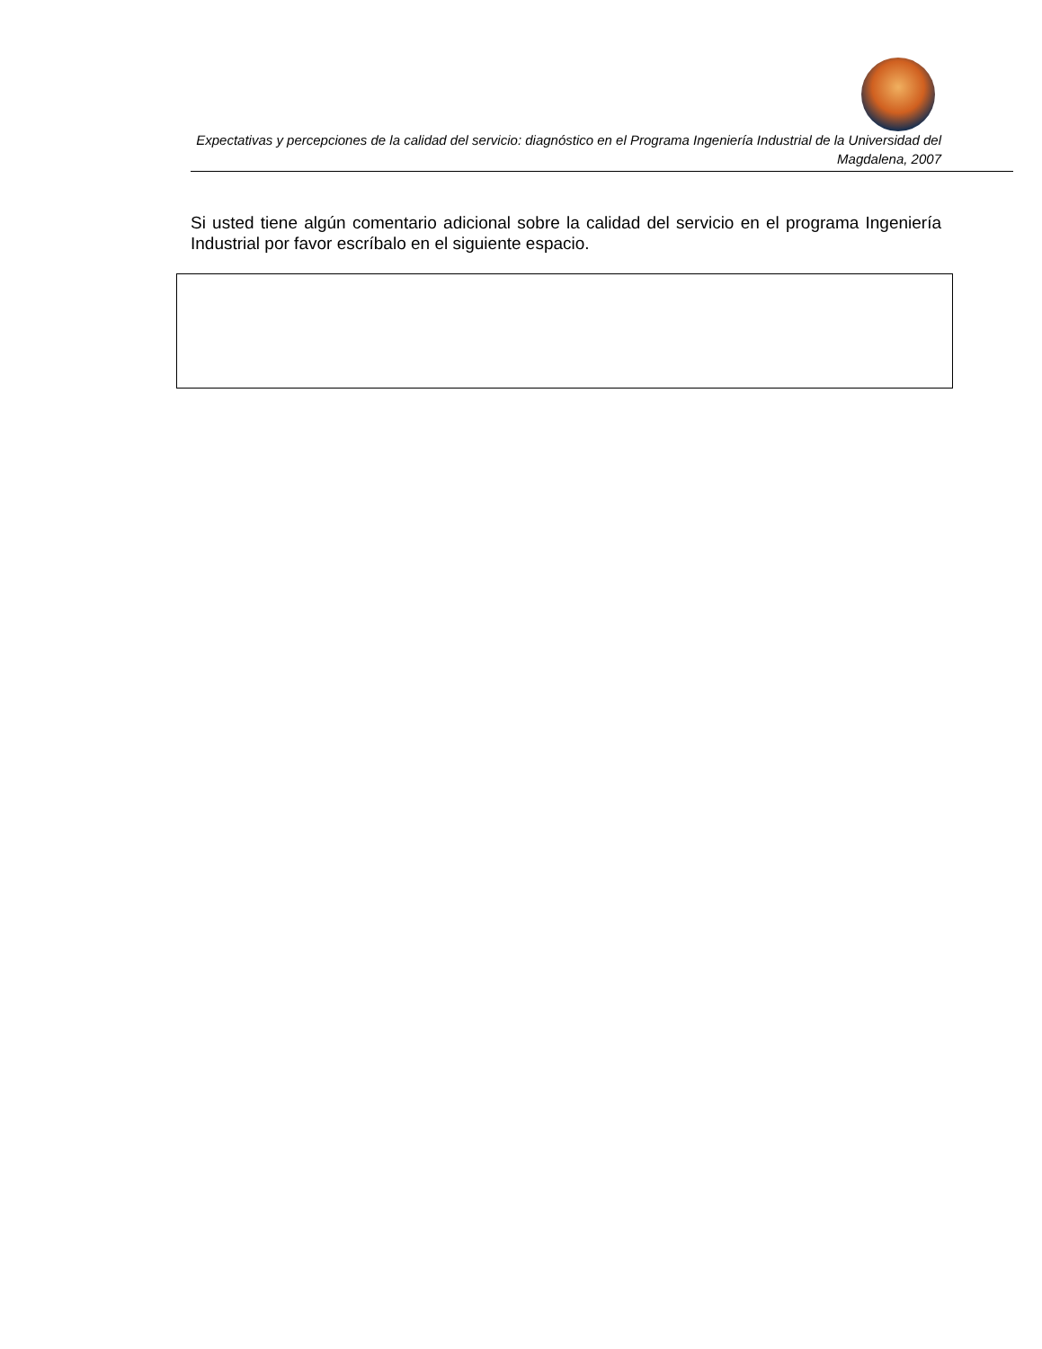Expectativas y percepciones de la calidad del servicio: diagnóstico en el Programa Ingeniería Industrial de la Universidad del Magdalena, 2007
Si usted tiene algún comentario adicional sobre la calidad del servicio en el programa Ingeniería Industrial por favor escríbalo en el siguiente espacio.